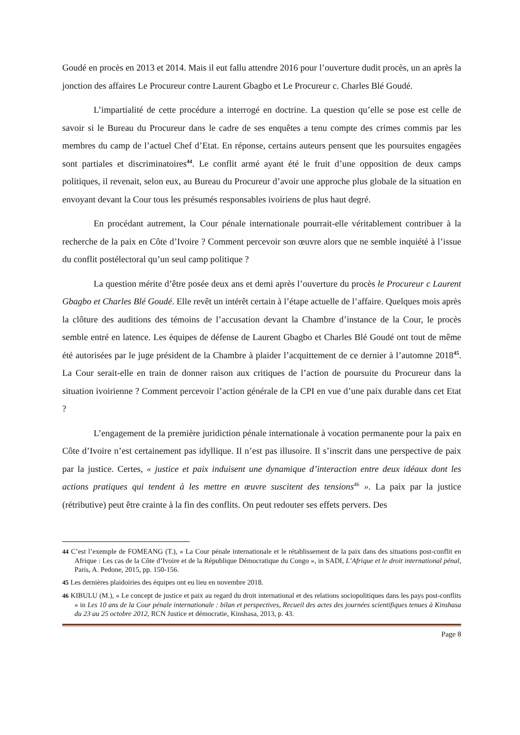Goudé en procès en 2013 et 2014. Mais il eut fallu attendre 2016 pour l’ouverture dudit procès, un an après la jonction des affaires Le Procureur contre Laurent Gbagbo et Le Procureur c. Charles Blé Goudé.
L’impartialité de cette procédure a interrogé en doctrine. La question qu’elle se pose est celle de savoir si le Bureau du Procureur dans le cadre de ses enquêtes a tenu compte des crimes commis par les membres du camp de l’actuel Chef d’Etat. En réponse, certains auteurs pensent que les poursuites engagées sont partiales et discriminatoires<sup>44</sup>. Le conflit armé ayant été le fruit d’une opposition de deux camps politiques, il revenait, selon eux, au Bureau du Procureur d’avoir une approche plus globale de la situation en envoyant devant la Cour tous les présumés responsables ivoiriens de plus haut degré.
En procédant autrement, la Cour pénale internationale pourrait-elle véritablement contribuer à la recherche de la paix en Côte d’Ivoire ? Comment percevoir son œuvre alors que ne semble inquiété à l’issue du conflit postélectoral qu’un seul camp politique ?
La question mérite d’être posée deux ans et demi après l’ouverture du procès le Procureur c Laurent Gbagbo et Charles Blé Goudé. Elle revêt un intérêt certain à l’étape actuelle de l’affaire. Quelques mois après la clôture des auditions des témoins de l’accusation devant la Chambre d’instance de la Cour, le procès semble entré en latence. Les équipes de défense de Laurent Gbagbo et Charles Blé Goudé ont tout de même été autorisées par le juge président de la Chambre à plaider l’acquittement de ce dernier à l’automne 2018<sup>45</sup>. La Cour serait-elle en train de donner raison aux critiques de l’action de poursuite du Procureur dans la situation ivoirienne ? Comment percevoir l’action générale de la CPI en vue d’une paix durable dans cet Etat ?
L’engagement de la première juridiction pénale internationale à vocation permanente pour la paix en Côte d’Ivoire n’est certainement pas idyllique. Il n’est pas illusoire. Il s’inscrit dans une perspective de paix par la justice. Certes, « justice et paix induisent une dynamique d’interaction entre deux idéaux dont les actions pratiques qui tendent à les mettre en œuvre suscitent des tensions<sup>46</sup> ». La paix par la justice (rétributive) peut être crainte à la fin des conflits. On peut redouter ses effets pervers. Des
44 C’est l’exemple de FOMEANG (T.), « La Cour pénale internationale et le rétablissement de la paix dans des situations post-conflit en Afrique : Les cas de la Côte d’Ivoire et de la République Démocratique du Congo », in SADI, L’Afrique et le droit international pénal, Paris, A. Pedone, 2015, pp. 150-156.
45 Les dernières plaidoiries des équipes ont eu lieu en novembre 2018.
46 KIBULU (M.), « Le concept de justice et paix au regard du droit international et des relations sociopolitiques dans les pays post-conflits » in Les 10 ans de la Cour pénale internationale : bilan et perspectives, Recueil des actes des journées scientifiques tenues à Kinshasa du 23 au 25 octobre 2012, RCN Justice et démocratie, Kinshasa, 2013, p. 43.
Page 8